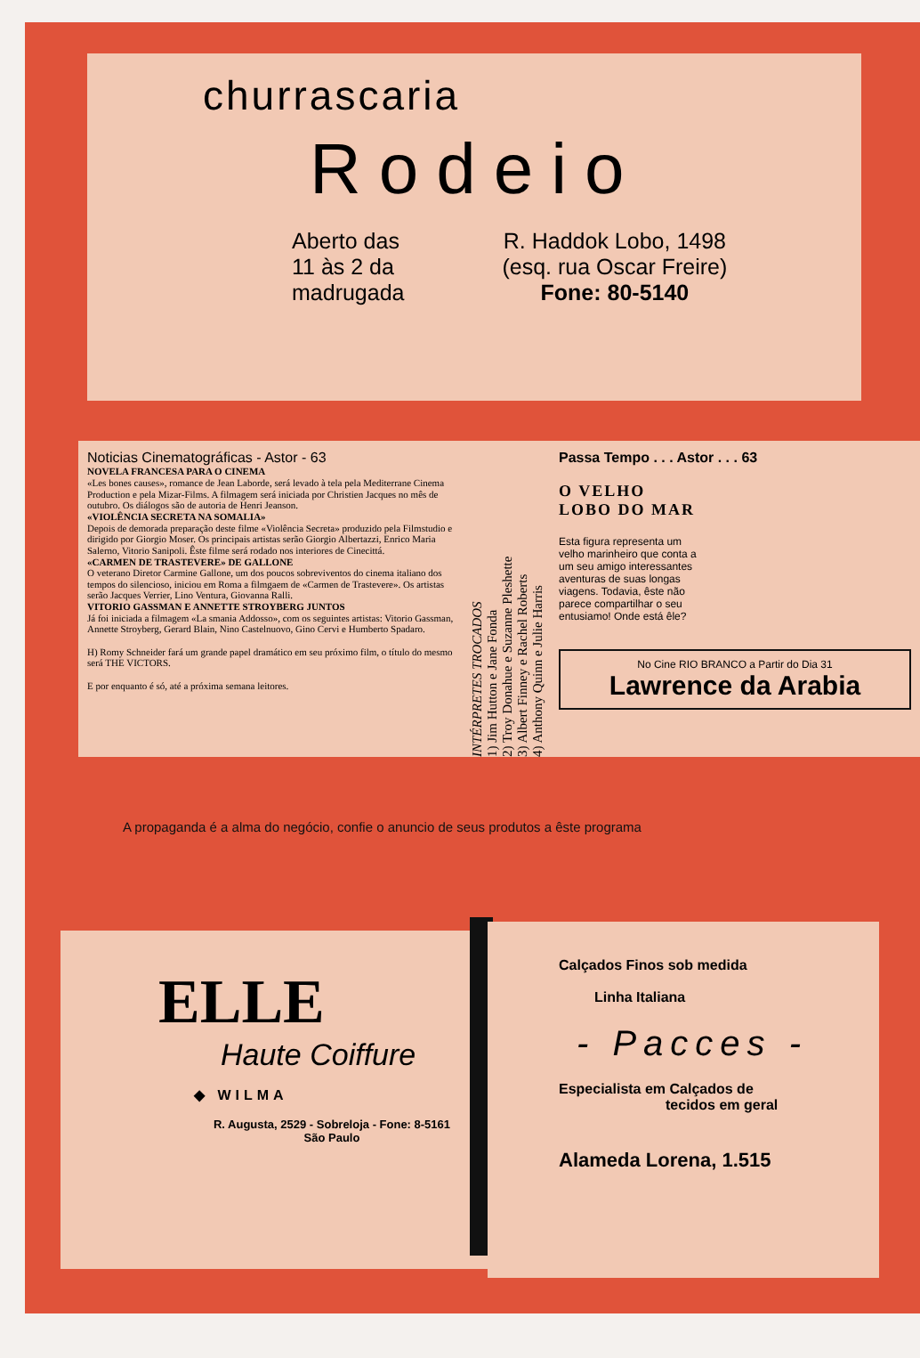churrascaria
Rodeio
Aberto das
11 às 2 da
madrugada
R. Haddok Lobo, 1498
(esq. rua Oscar Freire)
Fone: 80-5140
Noticias Cinematográficas - Astor - 63
NOVELA FRANCESA PARA O CINEMA
«Les bones causes», romance de Jean Laborde, será levado à tela pela Mediterrane Cinema Production e pela Mizar-Films. A filmagem será iniciada por Christien Jacques no mês de outubro. Os diálogos são de autoria de Henri Jeanson.
«VIOLÊNCIA SECRETA NA SOMALIA»
Depois de demorada preparação deste filme «Violência Secreta» produzido pela Filmstudio e dirigido por Giorgio Moser. Os principais artistas serão Giorgio Albertazzi, Enrico Maria Salerno, Vitorio Sanipoli. Êste filme será rodado nos interiores de Cinecittá.
«CARMEN DE TRASTEVERE» DE GALLONE
O veterano Diretor Carmine Gallone, um dos poucos sobreviventos do cinema italiano dos tempos do silencioso, iniciou em Roma a filmgaem de «Carmen de Trastevere». Os artistas serão Jacques Verrier, Lino Ventura, Giovanna Ralli.
VITORIO GASSMAN E ANNETTE STROYBERG JUNTOS
Já foi iniciada a filmagem «La smania Addosso», com os seguintes artistas: Vitorio Gassman, Annette Stroyberg, Gerard Blain, Nino Castelnuovo, Gino Cervi e Humberto Spadaro.
H) Romy Schneider fará um grande papel dramático em seu próximo film, o título do mesmo será THE VICTORS.
E por enquanto é só, até a próxima semana leitores.
INTÉRPRETES TROCADOS
1) Jim Hutton e Jane Fonda
2) Troy Donahue e Suzanne Pleshette
3) Albert Finney e Rachel Roberts
4) Anthony Quinn e Julie Harris
Passa Tempo . . . Astor . . . 63
O VELHO
LOBO DO MAR
Esta figura representa um velho marinheiro que conta a um seu amigo interessantes aventuras de suas longas viagens. Todavia, êste não parece compartilhar o seu entusiamo! Onde está êle?
No Cine RIO BRANCO a Partir do Dia 31
Lawrence da Arabia
A propaganda é a alma do negócio, confie o anuncio de seus produtos a êste programa
ELLE
Haute Coiffure
◆ WILMA
R. Augusta, 2529 - Sobreloja - Fone: 8-5161
São Paulo
Calçados Finos sob medida
Linha Italiana
- Pacces -
Especialista em Calçados de
tecidos em geral
Alameda Lorena, 1.515